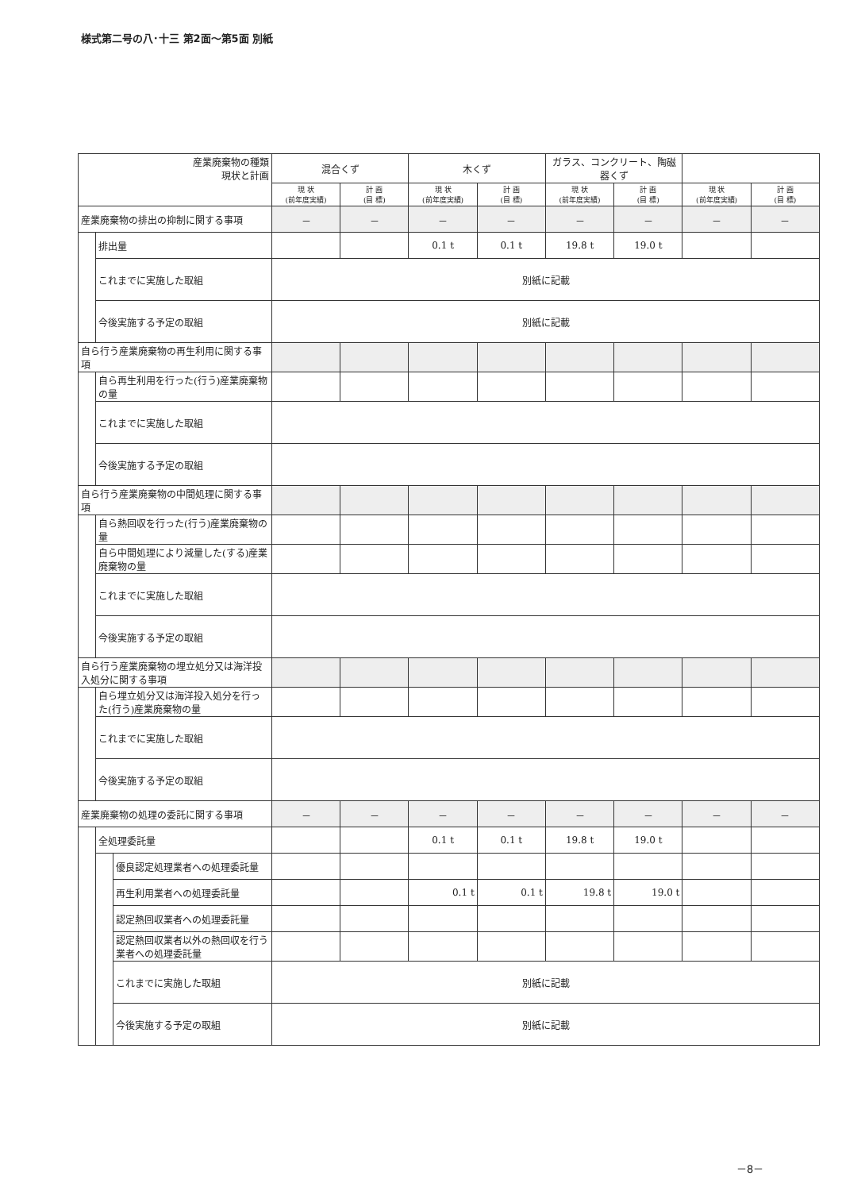様式第二号の八･十三 第2面～第5面 別紙
| 産業廃棄物の種類 現状と計画 | | | 混合くず | | 木くず | | ガラス、コンクリート、陶磁器くず | | | |
| --- | --- | --- | --- | --- | --- | --- | --- | --- | --- | --- |
| | | | 現 状 (前年度実績) | 計 画 (目 標) | 現 状 (前年度実績) | 計 画 (目 標) | 現 状 (前年度実績) | 計 画 (目 標) | 現 状 (前年度実績) | 計 画 (目 標) |
| 産業廃棄物の排出の抑制に関する事項 | | | － | － | － | － | － | － | － | － |
| | 排出量 | | | | 0.1 t | 0.1 t | 19.8 t | 19.0 t | | |
| | これまでに実施した取組 | | 別紙に記載 | | | | | | | |
| | 今後実施する予定の取組 | | 別紙に記載 | | | | | | | |
| 自ら行う産業廃棄物の再生利用に関する事項 | | | | | | | | | | |
| | 自ら再生利用を行った(行う)産業廃棄物の量 | | | | | | | | | |
| | これまでに実施した取組 | | | | | | | | | |
| | 今後実施する予定の取組 | | | | | | | | | |
| 自ら行う産業廃棄物の中間処理に関する事項 | | | | | | | | | | |
| | 自ら熱回収を行った(行う)産業廃棄物の量 | | | | | | | | | |
| | 自ら中間処理により減量した(する)産業廃棄物の量 | | | | | | | | | |
| | これまでに実施した取組 | | | | | | | | | |
| | 今後実施する予定の取組 | | | | | | | | | |
| 自ら行う産業廃棄物の埋立処分又は海洋投入処分に関する事項 | | | | | | | | | | |
| | 自ら埋立処分又は海洋投入処分を行った(行う)産業廃棄物の量 | | | | | | | | | |
| | これまでに実施した取組 | | | | | | | | | |
| | 今後実施する予定の取組 | | | | | | | | | |
| 産業廃棄物の処理の委託に関する事項 | | | － | － | － | － | － | － | － | － |
| | 全処理委託量 | | | | 0.1 t | 0.1 t | 19.8 t | 19.0 t | | |
| | | 優良認定処理業者への処理委託量 | | | | | | | | |
| | | 再生利用業者への処理委託量 | | | 0.1 t | 0.1 t | 19.8 t | 19.0 t | | |
| | | 認定熱回収業者への処理委託量 | | | | | | | | |
| | | 認定熱回収業者以外の熱回収を行う業者への処理委託量 | | | | | | | | |
| | | これまでに実施した取組 | 別紙に記載 | | | | | | | |
| | | 今後実施する予定の取組 | 別紙に記載 | | | | | | | |
－8－